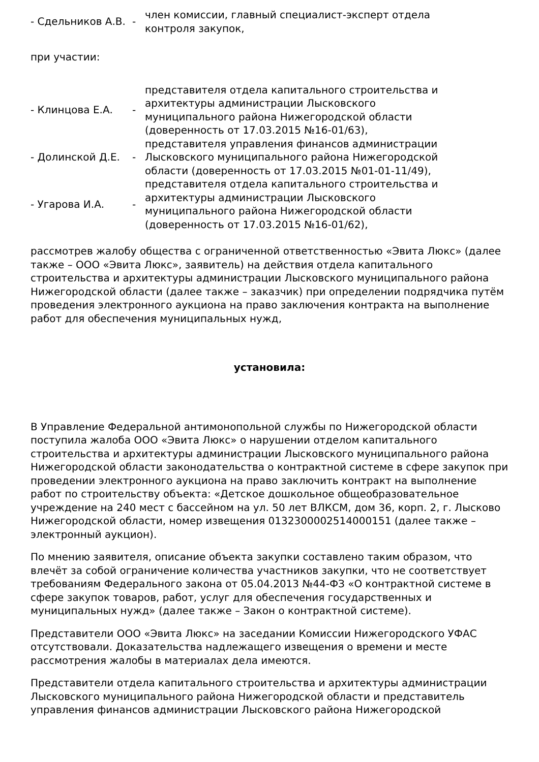- Сдельников А.В.
-
член комиссии, главный специалист-эксперт отдела контроля закупок,
при участии:
- Клинцова Е.А. -
представителя отдела капитального строительства и архитектуры администрации Лысковского муниципального района Нижегородской области (доверенность от 17.03.2015 №16-01/63),
- Долинской Д.Е. -
представителя управления финансов администрации Лысковского муниципального района Нижегородской области (доверенность от 17.03.2015 №01-01-11/49),
- Угарова И.А. -
представителя отдела капитального строительства и архитектуры администрации Лысковского муниципального района Нижегородской области (доверенность от 17.03.2015 №16-01/62),
рассмотрев жалобу общества с ограниченной ответственностью «Эвита Люкс» (далее также – ООО «Эвита Люкс», заявитель) на действия отдела капитального строительства и архитектуры администрации Лысковского муниципального района Нижегородской области (далее также – заказчик) при определении подрядчика путём проведения электронного аукциона на право заключения контракта на выполнение работ для обеспечения муниципальных нужд,
установила:
В Управление Федеральной антимонопольной службы по Нижегородской области поступила жалоба ООО «Эвита Люкс» о нарушении отделом капитального строительства и архитектуры администрации Лысковского муниципального района Нижегородской области законодательства о контрактной системе в сфере закупок при проведении электронного аукциона на право заключить контракт на выполнение работ по строительству объекта: «Детское дошкольное общеобразовательное учреждение на 240 мест с бассейном на ул. 50 лет ВЛКСМ, дом 36, корп. 2, г. Лысково Нижегородской области, номер извещения 0132300002514000151 (далее также – электронный аукцион).
По мнению заявителя, описание объекта закупки составлено таким образом, что влечёт за собой ограничение количества участников закупки, что не соответствует требованиям Федерального закона от 05.04.2013 №44-ФЗ «О контрактной системе в сфере закупок товаров, работ, услуг для обеспечения государственных и муниципальных нужд» (далее также – Закон о контрактной системе).
Представители ООО «Эвита Люкс» на заседании Комиссии Нижегородского УФАС отсутствовали. Доказательства надлежащего извещения о времени и месте рассмотрения жалобы в материалах дела имеются.
Представители отдела капитального строительства и архитектуры администрации Лысковского муниципального района Нижегородской области и представитель управления финансов администрации Лысковского района Нижегородской